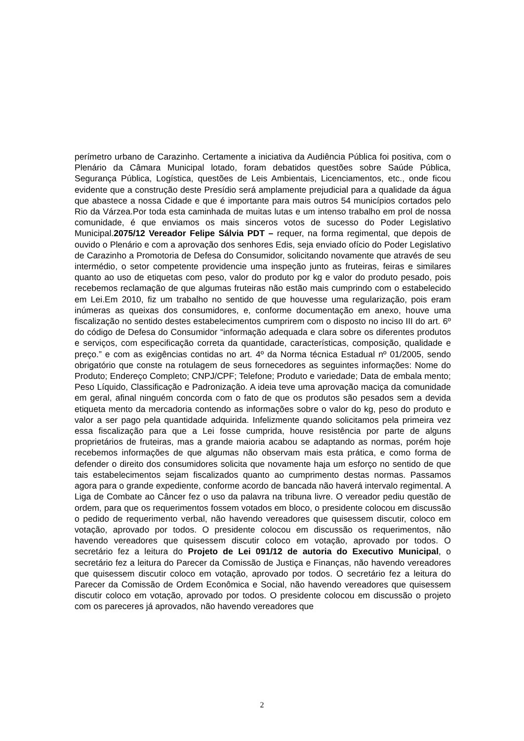perímetro urbano de Carazinho. Certamente a iniciativa da Audiência Pública foi positiva, com o Plenário da Câmara Municipal lotado, foram debatidos questões sobre Saúde Pública, Segurança Pública, Logística, questões de Leis Ambientais, Licenciamentos, etc., onde ficou evidente que a construção deste Presídio será amplamente prejudicial para a qualidade da água que abastece a nossa Cidade e que é importante para mais outros 54 municípios cortados pelo Rio da Várzea.Por toda esta caminhada de muitas lutas e um intenso trabalho em prol de nossa comunidade, é que enviamos os mais sinceros votos de sucesso do Poder Legislativo Municipal.2075/12 Vereador Felipe Sálvia PDT – requer, na forma regimental, que depois de ouvido o Plenário e com a aprovação dos senhores Edis, seja enviado ofício do Poder Legislativo de Carazinho a Promotoria de Defesa do Consumidor, solicitando novamente que através de seu intermédio, o setor competente providencie uma inspeção junto as fruteiras, feiras e similares quanto ao uso de etiquetas com peso, valor do produto por kg e valor do produto pesado, pois recebemos reclamação de que algumas fruteiras não estão mais cumprindo com o estabelecido em Lei.Em 2010, fiz um trabalho no sentido de que houvesse uma regularização, pois eram inúmeras as queixas dos consumidores, e, conforme documentação em anexo, houve uma fiscalização no sentido destes estabelecimentos cumprirem com o disposto no inciso III do art. 6º do código de Defesa do Consumidor “informação adequada e clara sobre os diferentes produtos e serviços, com especificação correta da quantidade, características, composição, qualidade e preço.” e com as exigências contidas no art. 4º da Norma técnica Estadual nº 01/2005, sendo obrigatório que conste na rotulagem de seus fornecedores as seguintes informações: Nome do Produto; Endereço Completo; CNPJ/CPF; Telefone; Produto e variedade; Data de embala mento; Peso Líquido, Classificação e Padronização. A ideia teve uma aprovação maciça da comunidade em geral, afinal ninguém concorda com o fato de que os produtos são pesados sem a devida etiqueta mento da mercadoria contendo as informações sobre o valor do kg, peso do produto e valor a ser pago pela quantidade adquirida. Infelizmente quando solicitamos pela primeira vez essa fiscalização para que a Lei fosse cumprida, houve resistência por parte de alguns proprietários de fruteiras, mas a grande maioria acabou se adaptando as normas, porém hoje recebemos informações de que algumas não observam mais esta prática, e como forma de defender o direito dos consumidores solicita que novamente haja um esforço no sentido de que tais estabelecimentos sejam fiscalizados quanto ao cumprimento destas normas. Passamos agora para o grande expediente, conforme acordo de bancada não haverá intervalo regimental. A Liga de Combate ao Câncer fez o uso da palavra na tribuna livre. O vereador pediu questão de ordem, para que os requerimentos fossem votados em bloco, o presidente colocou em discussão o pedido de requerimento verbal, não havendo vereadores que quisessem discutir, coloco em votação, aprovado por todos. O presidente colocou em discussão os requerimentos, não havendo vereadores que quisessem discutir coloco em votação, aprovado por todos. O secretário fez a leitura do Projeto de Lei 091/12 de autoria do Executivo Municipal, o secretário fez a leitura do Parecer da Comissão de Justiça e Finanças, não havendo vereadores que quisessem discutir coloco em votação, aprovado por todos. O secretário fez a leitura do Parecer da Comissão de Ordem Econômica e Social, não havendo vereadores que quisessem discutir coloco em votação, aprovado por todos. O presidente colocou em discussão o projeto com os pareceres já aprovados, não havendo vereadores que
2